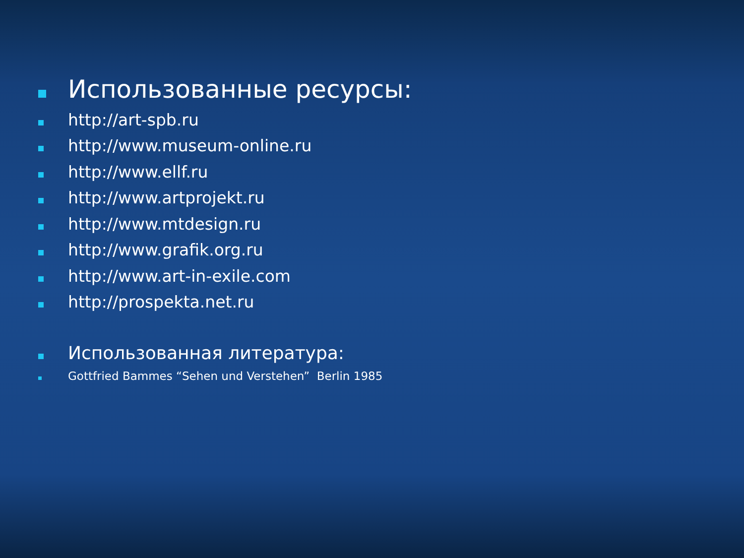Использованные ресурсы:
http://art-spb.ru
http://www.museum-online.ru
http://www.ellf.ru
http://www.artprojekt.ru
http://www.mtdesign.ru
http://www.grafik.org.ru
http://www.art-in-exile.com
http://prospekta.net.ru
Использованная литература:
Gottfried Bammes “Sehen und Verstehen” Berlin 1985